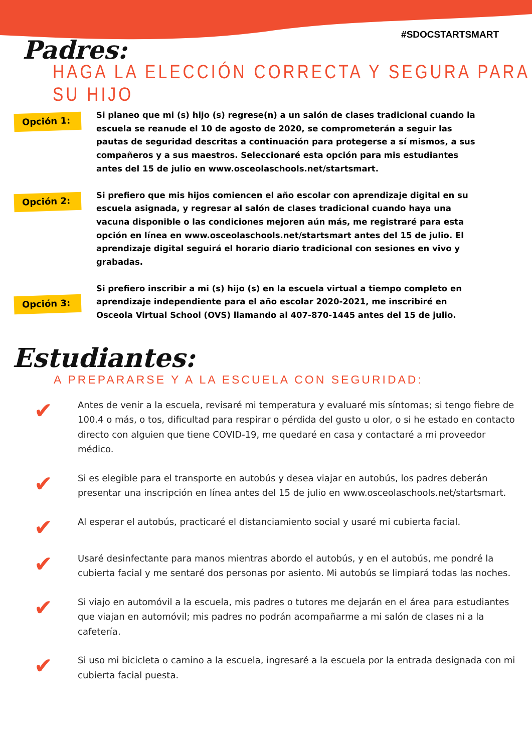#SDOCSTARTSMART
Padres:
HAGA LA ELECCIÓN CORRECTA Y SEGURA PARA SU HIJO
Opción 1:
Si planeo que mi (s) hijo (s) regrese(n) a un salón de clases tradicional cuando la escuela se reanude el 10 de agosto de 2020, se comprometerán a seguir las pautas de seguridad descritas a continuación para protegerse a sí mismos, a sus compañeros y a sus maestros. Seleccionaré esta opción para mis estudiantes antes del 15 de julio en www.osceolaschools.net/startsmart.
Opción 2:
Si prefiero que mis hijos comiencen el año escolar con aprendizaje digital en su escuela asignada, y regresar al salón de clases tradicional cuando haya una vacuna disponible o las condiciones mejoren aún más, me registraré para esta opción en línea en www.osceolaschools.net/startsmart antes del 15 de julio. El aprendizaje digital seguirá el horario diario tradicional con sesiones en vivo y grabadas.
Opción 3:
Si prefiero inscribir a mi (s) hijo (s) en la escuela virtual a tiempo completo en aprendizaje independiente para el año escolar 2020-2021, me inscribiré en Osceola Virtual School (OVS) llamando al 407-870-1445 antes del 15 de julio.
Estudiantes:
A PREPARARSE Y A LA ESCUELA CON SEGURIDAD:
✔
Antes de venir a la escuela, revisaré mi temperatura y evaluaré mis síntomas; si tengo fiebre de 100.4 o más, o tos, dificultad para respirar o pérdida del gusto u olor, o si he estado en contacto directo con alguien que tiene COVID-19, me quedaré en casa y contactaré a mi proveedor médico.
✔
Si es elegible para el transporte en autobús y desea viajar en autobús, los padres deberán presentar una inscripción en línea antes del 15 de julio en www.osceolaschools.net/startsmart.
✔
Al esperar el autobús, practicaré el distanciamiento social y usaré mi cubierta facial.
✔
Usaré desinfectante para manos mientras abordo el autobús, y en el autobús, me pondré la cubierta facial y me sentaré dos personas por asiento. Mi autobús se limpiará todas las noches.
✔
Si viajo en automóvil a la escuela, mis padres o tutores me dejarán en el área para estudiantes que viajan en automóvil; mis padres no podrán acompañarme a mi salón de clases ni a la cafetería.
✔
Si uso mi bicicleta o camino a la escuela, ingresaré a la escuela por la entrada designada con mi cubierta facial puesta.